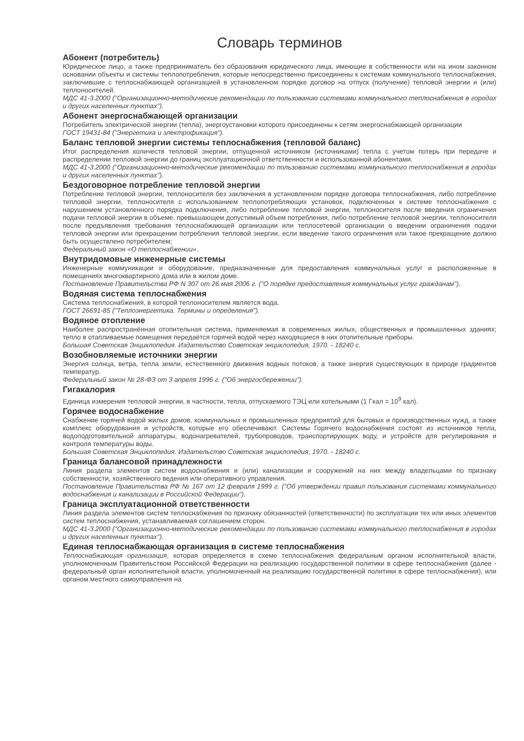Словарь терминов
Абонент (потребитель)
Юридическое лицо, а также предприниматель без образования юридического лица, имеющие в собственности или на ином законном основании объекты и системы теплопотребления, которые непосредственно присоединены к системам коммунального теплоснабжения, заключившие с теплоснабжающей организацией в установленном порядке договор на отпуск (получение) тепловой энергии и (или) теплоносителей.
МДС 41-3.2000 ("Организационно-методические рекомендации по пользованию системами коммунального теплоснабжения в городах и других населенных пунктах").
Абонент энергоснабжающей организации
Потребитель электрической энергии (тепла), энергоустановки которого присоединены к сетям энергоснабжающей организации
ГОСТ 19431-84 ("Энергетика и электрофикация").
Баланс тепловой энергии системы теплоснабжения (тепловой баланс)
Итог распределения количеств тепловой энергии, отпущенной источником (источниками) тепла с учетом потерь при передаче и распределении тепловой энергии до границ эксплуатационной ответственности и использованной абонентами.
МДС 41-3.2000 ("Организационно-методические рекомендации по пользованию системами коммунального теплоснабжения в городах и других населенных пунктах").
Бездоговорное потребление тепловой энергии
Потребление тепловой энергии, теплоносителя без заключения в установленном порядке договора теплоснабжения, либо потребление тепловой энергии, теплоносителя с использованием теплопотребляющих установок, подключенных к системе теплоснабжения с нарушением установленного порядка подключения, либо потребление тепловой энергии, теплоносителя после введения ограничения подачи тепловой энергии в объеме, превышающем допустимый объем потребления, либо потребление тепловой энергии, теплоносителя после предъявления требования теплоснабжающей организации или теплосетевой организации о введении ограничения подачи тепловой энергии или прекращении потребления тепловой энергии, если введение такого ограничения или такое прекращение должно быть осуществлено потребителем;
Федеральный закон «О теплоснабжении».
Внутридомовые инженерные системы
Инженерные коммуникации и оборудование, предназначенные для предоставления коммунальных услуг и расположенные в помещениях многоквартирного дома или в жилом доме.
Постановление Правительства РФ N 307 от 26 мая 2006 г. ("О порядке предоставления коммунальных услуг гражданам").
Водяная система теплоснабжения
Система теплоснабжения, в которой теплоносителем является вода.
ГОСТ 26691-85 ("Теплоэнергетика. Термины и определения").
Водяное отопление
Наиболее распространённая отопительная система, применяемая в современных жилых, общественных и промышленных зданиях; тепло в отапливаемые помещения передаётся горячей водой через находящиеся в них отопительные приборы.
Большая Советская Энциклопедия. Издательство Советская энциклопедия, 1970. - 18240 с.
Возобновляемые источники энергии
Энергия солнца, ветра, тепла земли, естественного движения водных потоков, а также энергия существующих в природе градиентов температур.
Федеральный закон № 28-ФЗ от 3 апреля 1996 г. ("Об энергосбережении").
Гигакалория
Единица измерения тепловой энергии, в частности, тепла, отпускаемого ТЭЦ или котельными (1 Гкал = 10<sup>9</sup> кал).
Горячее водоснабжение
Снабжение горячей водой жилых домов, коммунальных и промышленных предприятий для бытовых и производственных нужд, а также комплекс оборудования и устройств, которые его обеспечивают. Системы Горячего водоснабжения состоят из источников тепла, водоподготовительной аппаратуры, водонагревателей, трубопроводов, транспортирующих воду, и устройств для регулирования и контроля температуры воды.
Большая Советская Энциклопедия. Издательство Советская энциклопедия, 1970. - 18240 с.
Граница балансовой принадлежности
Линия раздела элементов систем водоснабжения и (или) канализации и сооружений на них между владельцами по признаку собственности, хозяйственного ведения или оперативного управления.
Постановление Правительства РФ № 167 от 12 февраля 1999 г. ("Об утверждении правил пользования системами коммунального водоснабжения и канализации в Российской Федерации").
Граница эксплуатационной ответственности
Линия раздела элементов систем теплоснабжения по признаку обязанностей (ответственности) по эксплуатации тех или иных элементов систем теплоснабжения, устанавливаемая соглашением сторон.
МДС 41-3.2000 ("Организационно-методические рекомендации по пользованию системами коммунального теплоснабжения в городах и других населенных пунктах").
Единая теплоснабжающая организация в системе теплоснабжения
Теплоснабжающая организация, которая определяется в схеме теплоснабжения федеральным органом исполнительной власти, уполномоченным Правительством Российской Федерации на реализацию государственной политики в сфере теплоснабжения (далее - федеральный орган исполнительной власти, уполномоченный на реализацию государственной политики в сфере теплоснабжения), или органом местного самоуправления на